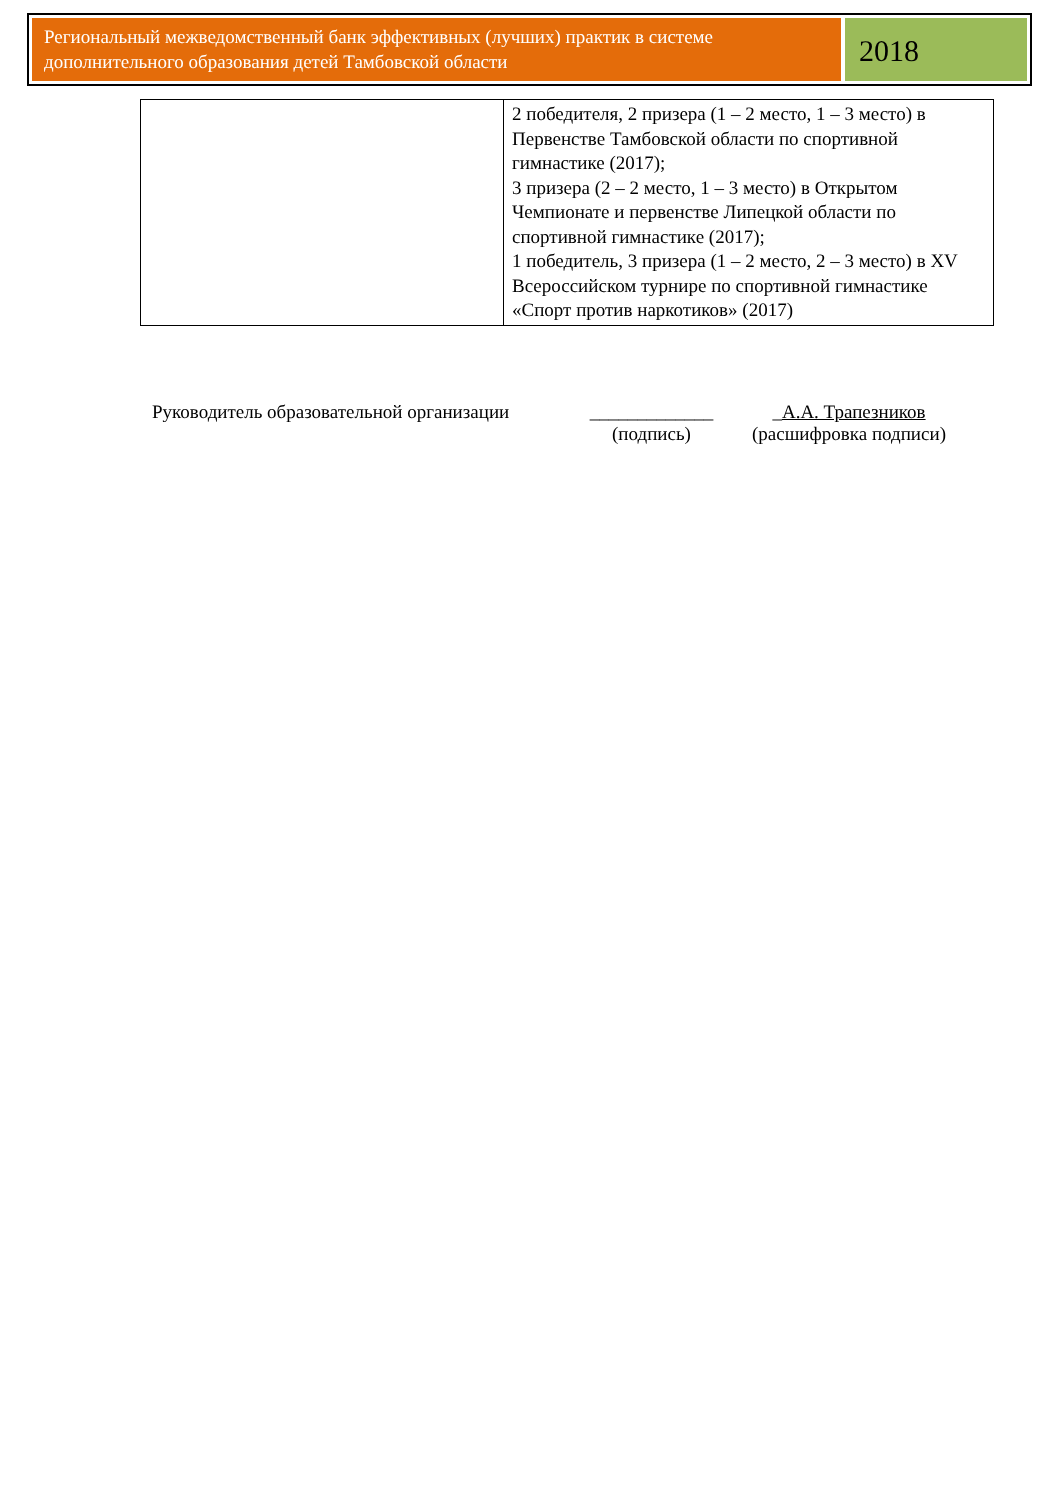Региональный межведомственный банк эффективных (лучших) практик в системе дополнительного образования детей Тамбовской области
2018
| | 2 победителя, 2 призера (1 – 2 место, 1 – 3 место) в Первенстве Тамбовской области по спортивной гимнастике (2017); 3 призера (2 – 2 место, 1 – 3 место) в Открытом Чемпионате и первенстве Липецкой области по спортивной гимнастике (2017); 1 победитель, 3 призера (1 – 2 место, 2 – 3 место) в XV Всероссийском турнире по спортивной гимнастике «Спорт против наркотиков» (2017) |
Руководитель образовательной организации
_____________
(подпись)
_А.А. Трапезников
(расшифровка подписи)